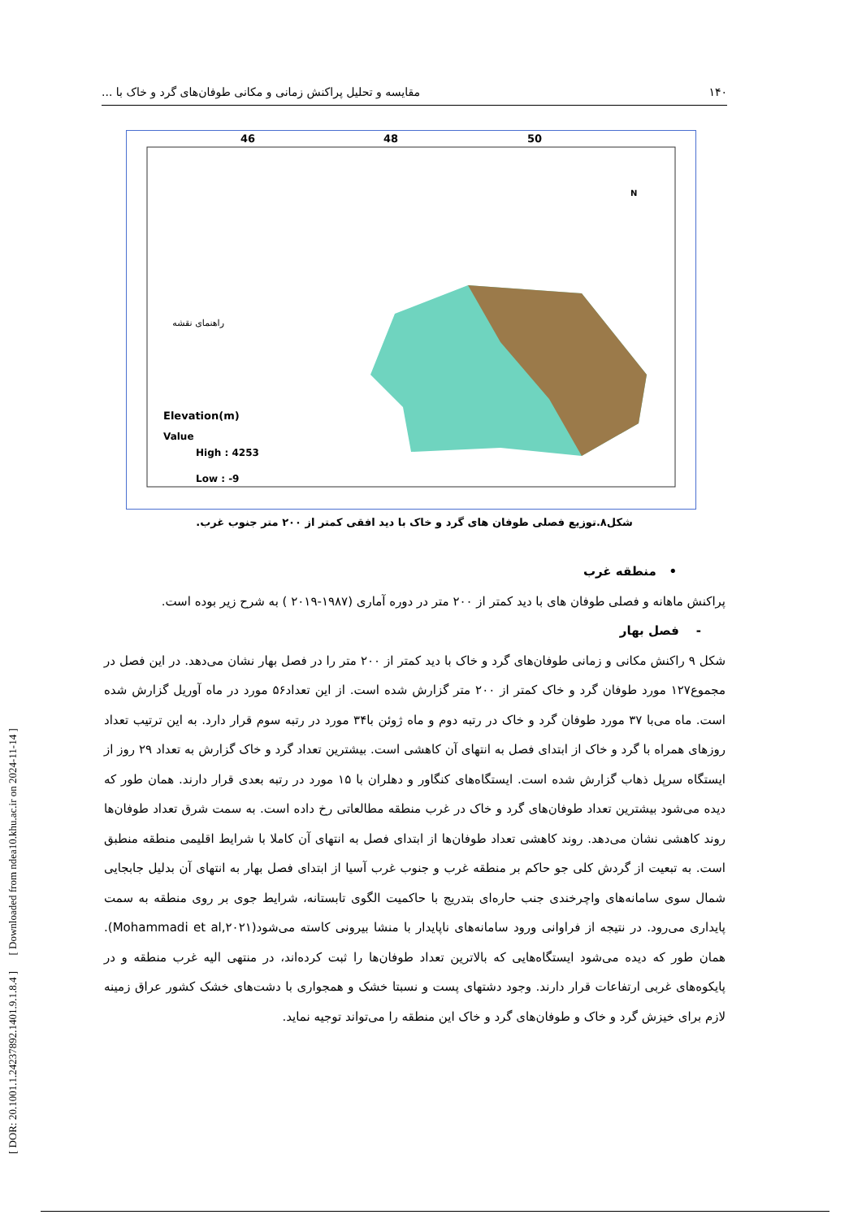[ DOR: 20.1001.1.24237892.1401.9.1.8.4 ] [ Downloaded from ndea10.khu.ac.ir on 2024-11-14 ]
۱۴۰ مقایسه و تحلیل پراکنش زمانی و مکانی طوفان‌های گرد و خاک با ...
46
48
50
Elevation(m)
Value
High : 4253
Low : -9
N
راهنمای نقشه
شکل۸.توزیع فصلی طوفان های گرد و خاک با دید افقی کمتر از ۲۰۰ متر جنوب غرب.
• منطقه غرب
پراکنش ماهانه و فصلی طوفان های با دید کمتر از ۲۰۰ متر در دوره آماری (۱۹۸۷-۲۰۱۹ ) به شرح زیر بوده است.
- فصل بهار
شکل ۹ راکنش مکانی و زمانی طوفان‌های گرد و خاک با دید کمتر از ۲۰۰ متر را در فصل بهار نشان می‌دهد. در این فصل در مجموع۱۲۷ مورد طوفان گرد و خاک کمتر از ۲۰۰ متر گزارش شده است. از این تعداد۵۶ مورد در ماه آوریل گزارش شده است. ماه می‌با ۳۷ مورد طوفان گرد و خاک در رتبه دوم و ماه ژوئن با۳۴ مورد در رتبه سوم قرار دارد. به این ترتیب تعداد روزهای همراه با گرد و خاک از ابتدای فصل به انتهای آن کاهشی است. بیشترین تعداد گرد و خاک گزارش به تعداد ۲۹ روز از ایستگاه سرپل ذهاب گزارش شده است. ایستگاه‌های کنگاور و دهلران با ۱۵ مورد در رتبه بعدی قرار دارند. همان طور که دیده می‌شود بیشترین تعداد طوفان‌های گرد و خاک در غرب منطقه مطالعاتی رخ داده است. به سمت شرق تعداد طوفان‌ها روند کاهشی نشان می‌دهد. روند کاهشی تعداد طوفان‌ها از ابتدای فصل به انتهای آن کاملا با شرایط اقلیمی منطقه منطبق است. به تبعیت از گردش کلی جو حاکم بر منطقه غرب و جنوب غرب آسیا از ابتدای فصل بهار به انتهای آن بدلیل جابجایی شمال سوی سامانه‌های واچرخندی جنب حاره‌ای بتدریج با حاکمیت الگوی تابستانه، شرایط جوی بر روی منطقه به سمت پایداری می‌رود. در نتیجه از فراوانی ورود سامانه‌های ناپایدار با منشا بیرونی کاسته می‌شود(Mohammadi et al,۲۰۲۱). همان طور که دیده می‌شود ایستگاه‌هایی که بالاترین تعداد طوفان‌ها را ثبت کرده‌اند، در منتهی الیه غرب منطقه و در پایکوه‌های غربی ارتفاعات قرار دارند. وجود دشتهای پست و نسبتا خشک و همجواری با دشت‌های خشک کشور عراق زمینه لازم برای خیزش گرد و خاک و طوفان‌های گرد و خاک این منطقه را می‌تواند توجیه نماید.